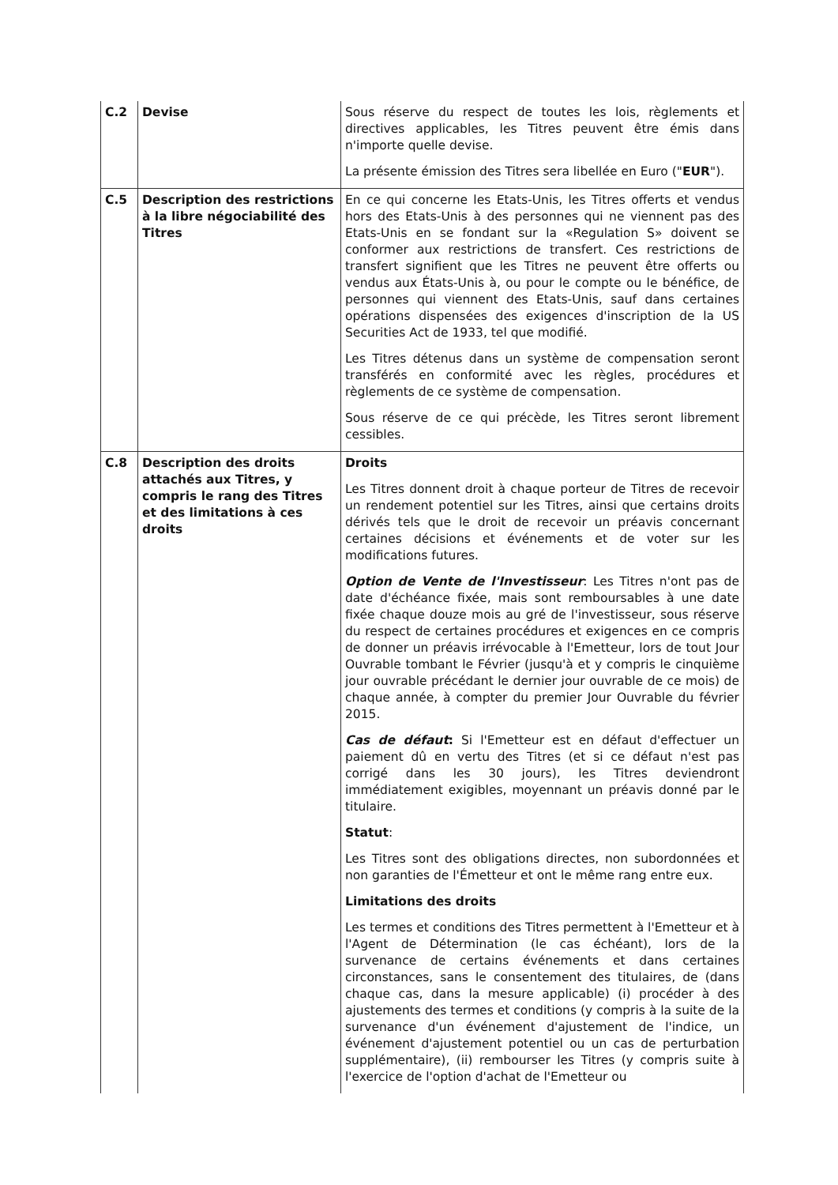| C.2 | Devise | Sous réserve du respect de toutes les lois, règlements et directives applicables, les Titres peuvent être émis dans n'importe quelle devise. La présente émission des Titres sera libellée en Euro (" EUR "). |
| C.5 | Description des restrictions à la libre négociabilité des Titres | En ce qui concerne les Etats-Unis, les Titres offerts et vendus hors des Etats-Unis à des personnes qui ne viennent pas des Etats-Unis en se fondant sur la «Regulation S» doivent se conformer aux restrictions de transfert. Ces restrictions de transfert signifient que les Titres ne peuvent être offerts ou vendus aux États-Unis à, ou pour le compte ou le bénéfice, de personnes qui viennent des Etats-Unis, sauf dans certaines opérations dispensées des exigences d'inscription de la US Securities Act de 1933, tel que modifié. Les Titres détenus dans un système de compensation seront transférés en conformité avec les règles, procédures et règlements de ce système de compensation. Sous réserve de ce qui précède, les Titres seront librement cessibles. |
| C.8 | Description des droits attachés aux Titres, y compris le rang des Titres et des limitations à ces droits | Droits Les Titres donnent droit à chaque porteur de Titres de recevoir un rendement potentiel sur les Titres, ainsi que certains droits dérivés tels que le droit de recevoir un préavis concernant certaines décisions et événements et de voter sur les modifications futures. Option de Vente de l'Investisseur : Les Titres n'ont pas de date d'échéance fixée, mais sont remboursables à une date fixée chaque douze mois au gré de l'investisseur, sous réserve du respect de certaines procédures et exigences en ce compris de donner un préavis irrévocable à l'Emetteur, lors de tout Jour Ouvrable tombant le Février (jusqu'à et y compris le cinquième jour ouvrable précédant le dernier jour ouvrable de ce mois) de chaque année, à compter du premier Jour Ouvrable du février 2015. Cas de défaut : Si l'Emetteur est en défaut d'effectuer un paiement dû en vertu des Titres (et si ce défaut n'est pas corrigé dans les 30 jours), les Titres deviendront immédiatement exigibles, moyennant un préavis donné par le titulaire. Statut : Les Titres sont des obligations directes, non subordonnées et non garanties de l'Émetteur et ont le même rang entre eux. Limitations des droits Les termes et conditions des Titres permettent à l'Emetteur et à l'Agent de Détermination (le cas échéant), lors de la survenance de certains événements et dans certaines circonstances, sans le consentement des titulaires, de (dans chaque cas, dans la mesure applicable) (i) procéder à des ajustements des termes et conditions (y compris à la suite de la survenance d'un événement d'ajustement de l'indice, un événement d'ajustement potentiel ou un cas de perturbation supplémentaire), (ii) rembourser les Titres (y compris suite à l'exercice de l'option d'achat de l'Emetteur ou |